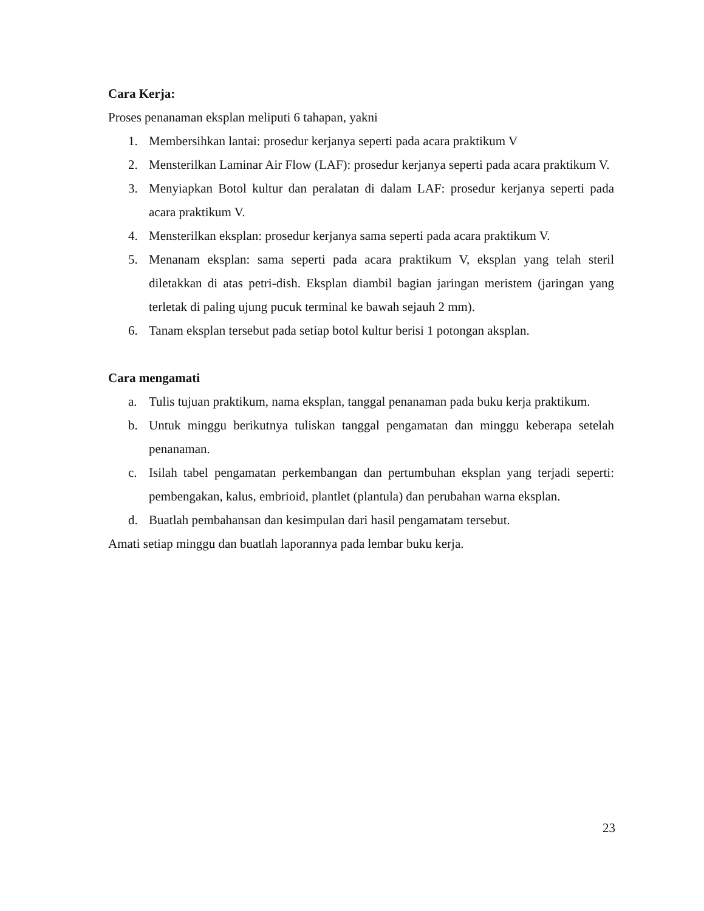Cara Kerja:
Proses penanaman eksplan meliputi 6 tahapan, yakni
1. Membersihkan lantai: prosedur kerjanya seperti pada acara praktikum V
2. Mensterilkan Laminar Air Flow (LAF): prosedur kerjanya seperti pada acara praktikum V.
3. Menyiapkan Botol kultur dan peralatan di dalam LAF: prosedur kerjanya seperti pada acara praktikum V.
4. Mensterilkan eksplan: prosedur kerjanya sama seperti pada acara praktikum V.
5. Menanam eksplan: sama seperti pada acara praktikum V, eksplan yang telah steril diletakkan di atas petri-dish. Eksplan diambil bagian jaringan meristem (jaringan yang terletak di paling ujung pucuk terminal ke bawah sejauh 2 mm).
6. Tanam eksplan tersebut pada setiap botol kultur berisi 1 potongan aksplan.
Cara mengamati
a. Tulis tujuan praktikum, nama eksplan, tanggal penanaman pada buku kerja praktikum.
b. Untuk minggu berikutnya tuliskan tanggal pengamatan dan minggu keberapa setelah penanaman.
c. Isilah tabel pengamatan perkembangan dan pertumbuhan eksplan yang terjadi seperti: pembengakan, kalus, embrioid, plantlet (plantula) dan perubahan warna eksplan.
d. Buatlah pembahansan dan kesimpulan dari hasil pengamatam tersebut.
Amati setiap minggu dan buatlah laporannya pada lembar buku kerja.
23